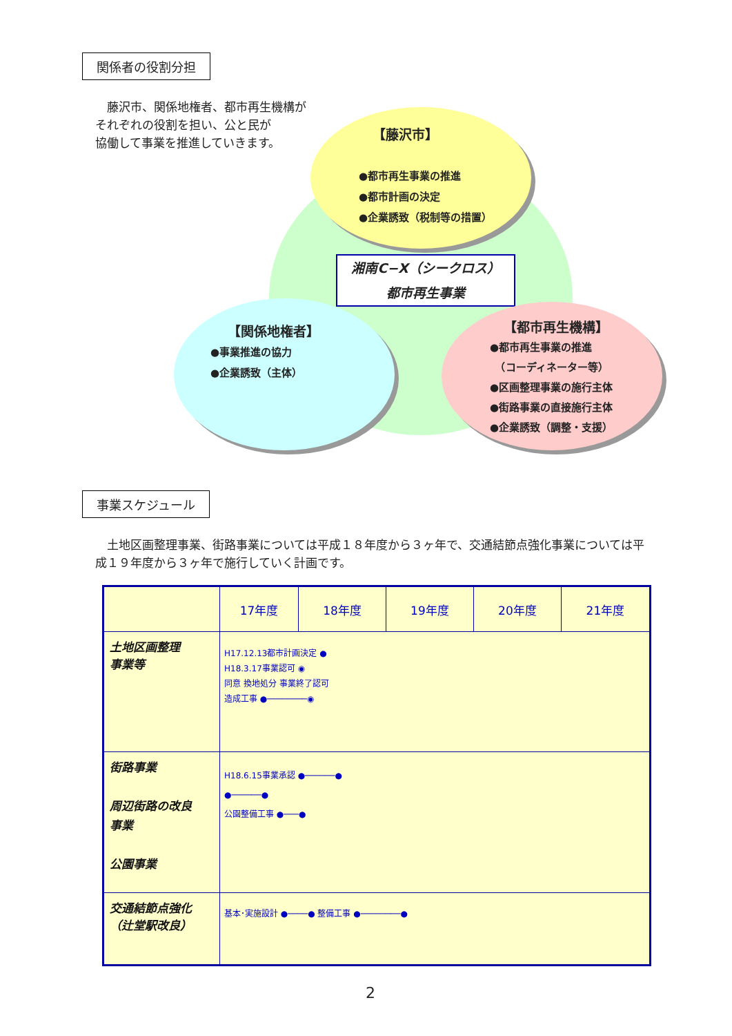関係者の役割分担
　藤沢市、関係地権者、都市再生機構が
それぞれの役割を担い、公と民が
協働して事業を推進していきます。
【藤沢市】
●都市再生事業の推進
●都市計画の決定
●企業誘致（税制等の措置）
湘南C−X（シークロス）
都市再生事業
【関係地権者】
●事業推進の協力
●企業誘致（主体）
【都市再生機構】
●都市再生事業の推進
　（コーディネーター等）
●区画整理事業の施行主体
●街路事業の直接施行主体
●企業誘致（調整・支援）
事業スケジュール
　土地区画整理事業、街路事業については平成１８年度から３ヶ年で、交通結節点強化事業については平成１９年度から３ヶ年で施行していく計画です。
| | 17年度 | 18年度 | 19年度 | 20年度 | 21年度 |
| --- | --- | --- | --- | --- | --- |
| 土地区画整理 事業等 | H17.12.13都市計画決定 ● H18.3.17事業認可 ◉ 同意 換地処分 事業終了認可 造成工事 ●────────◉ | | | | |
| 街路事業 周辺街路の改良 事業 公園事業 | H18.6.15事業承認 ●──────● ●──────● 公園整備工事 ●───● | | | | |
| 交通結節点強化 （辻堂駅改良） | 基本･実施設計 ●────● 整備工事 ●────────● | | | | |
2